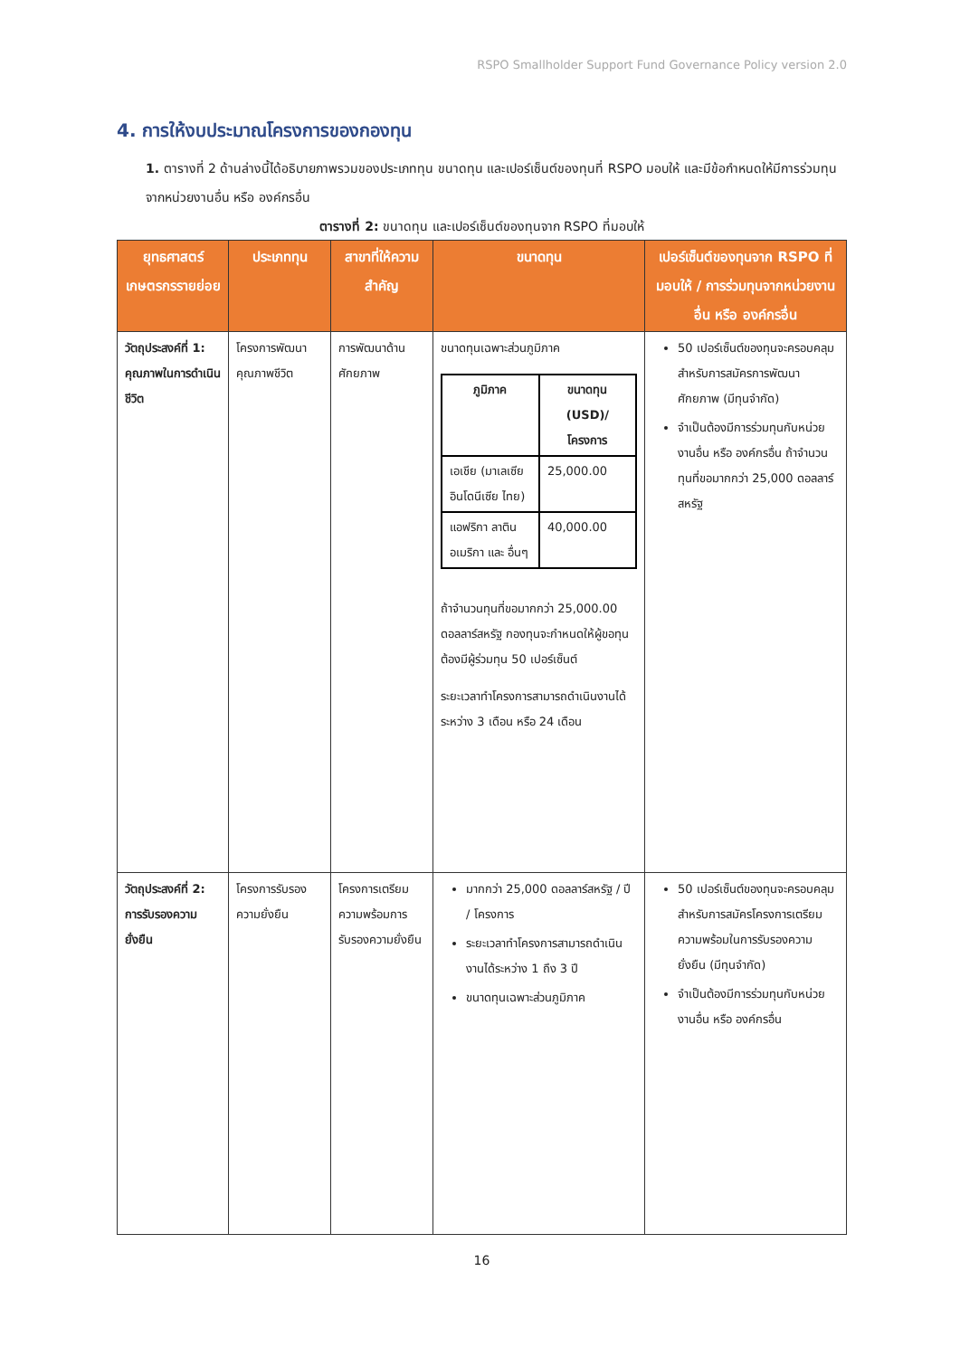RSPO Smallholder Support Fund Governance Policy version 2.0
4. การให้งบประมาณโครงการของกองทุน
1. ตารางที่ 2 ด้านล่างนี้ได้อธิบายภาพรวมของประเภททุน ขนาดทุน และเปอร์เซ็นต์ของทุนที่ RSPO มอบให้ และมีข้อกำหนดให้มีการร่วมทุนจากหน่วยงานอื่น หรือ องค์กรอื่น
ตารางที่ 2: ขนาดทุน และเปอร์เซ็นต์ของทุนจาก RSPO ที่มอบให้
| ยุทธศาสตร์เกษตรกรรายย่อย | ประเภททุน | สาขาที่ให้ความสำคัญ | ขนาดทุน | เปอร์เซ็นต์ของทุนจาก RSPO ที่มอบให้ / การร่วมทุนจากหน่วยงานอื่น หรือ องค์กรอื่น |
| --- | --- | --- | --- | --- |
| วัตถุประสงค์ที่ 1: คุณภาพในการดำเนินชีวิต | โครงการพัฒนาคุณภาพชีวิต | การพัฒนาด้านศักยภาพ | ขนาดทุนเฉพาะส่วนภูมิภาค / ภูมิภาค / ขนาดทุน (USD)/โครงการ / / --- / --- / / เอเชีย (มาเลเซีย อินโดนีเซีย ไทย) / 25,000.00 / / แอฟริกา ลาติน อเมริกา และ อื่นๆ / 40,000.00 / ถ้าจำนวนทุนที่ขอมากกว่า 25,000.00 ดอลลาร์สหรัฐ กองทุนจะกำหนดให้ผู้ขอทุนต้องมีผู้ร่วมทุน 50 เปอร์เซ็นต์ ระยะเวลาทำโครงการสามารถดำเนินงานได้ระหว่าง 3 เดือน หรือ 24 เดือน | 50 เปอร์เซ็นต์ของทุนจะครอบคลุมสำหรับการสมัครการพัฒนาศักยภาพ (มีทุนจำกัด) จำเป็นต้องมีการร่วมทุนกับหน่วยงานอื่น หรือ องค์กรอื่น ถ้าจำนวนทุนที่ขอมากกว่า 25,000 ดอลลาร์สหรัฐ |
| วัตถุประสงค์ที่ 2: การรับรองความยั่งยืน | โครงการรับรองความยั่งยืน | โครงการเตรียมความพร้อมการรับรองความยั่งยืน | มากกว่า 25,000 ดอลลาร์สหรัฐ / ปี / โครงการ ระยะเวลาทำโครงการสามารถดำเนินงานได้ระหว่าง 1 ถึง 3 ปี ขนาดทุนเฉพาะส่วนภูมิภาค | 50 เปอร์เซ็นต์ของทุนจะครอบคลุมสำหรับการสมัครโครงการเตรียมความพร้อมในการรับรองความยั่งยืน (มีทุนจำกัด) จำเป็นต้องมีการร่วมทุนกับหน่วยงานอื่น หรือ องค์กรอื่น |
16